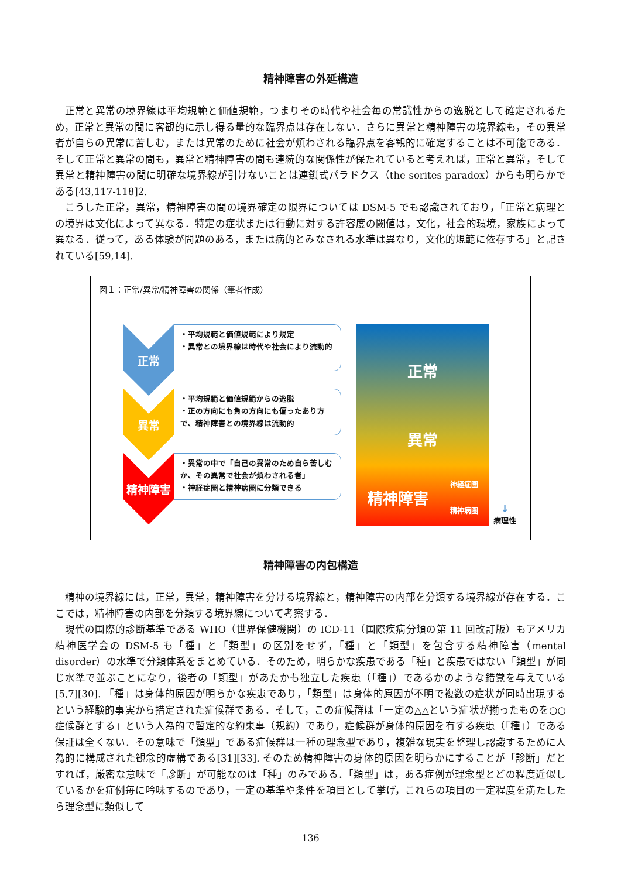精神障害の外延構造
正常と異常の境界線は平均規範と価値規範，つまりその時代や社会毎の常識性からの逸脱として確定されるため，正常と異常の間に客観的に示し得る量的な臨界点は存在しない．さらに異常と精神障害の境界線も，その異常者が自らの異常に苦しむ，または異常のために社会が煩わされる臨界点を客観的に確定することは不可能である．そして正常と異常の間も，異常と精神障害の間も連続的な関係性が保たれていると考えれば，正常と異常，そして異常と精神障害の間に明確な境界線が引けないことは連鎖式パラドクス（the sorites paradox）からも明らかである[43,117-118]2.
こうした正常，異常，精神障害の間の境界確定の限界については DSM-5 でも認識されており，「正常と病理との境界は文化によって異なる．特定の症状または行動に対する許容度の閾値は，文化，社会的環境，家族によって異なる．従って，ある体験が問題のある，または病的とみなされる水準は異なり，文化的規範に依存する」と記されている[59,14].
図１：正常/異常/精神障害の関係（筆者作成）
正常
・平均規範と価値規範により規定
・異常との境界線は時代や社会により流動的
異常
・平均規範と価値規範からの逸脱
・正の方向にも負の方向にも偏ったあり方で、精神障害との境界線は流動的
精神障害
・異常の中で「自己の異常のため自ら苦しむか、その異常で社会が煩わされる者」
・神経症圏と精神病圏に分類できる
正常
異常
精神障害 神経症圏
精神病圏
↓
病理性
精神障害の内包構造
精神の境界線には，正常，異常，精神障害を分ける境界線と，精神障害の内部を分類する境界線が存在する．ここでは，精神障害の内部を分類する境界線について考察する．
現代の国際的診断基準である WHO（世界保健機関）の ICD-11（国際疾病分類の第 11 回改訂版）もアメリカ精神医学会の DSM-5 も「種」と「類型」の区別をせず，「種」と「類型」を包含する精神障害（mental disorder）の水準で分類体系をまとめている．そのため，明らかな疾患である「種」と疾患ではない「類型」が同じ水準で並ぶことになり，後者の「類型」があたかも独立した疾患（「種」）であるかのような錯覚を与えている[5,7][30]. 「種」は身体的原因が明らかな疾患であり，「類型」は身体的原因が不明で複数の症状が同時出現するという経験的事実から措定された症候群である．そして，この症候群は「一定の△△という症状が揃ったものを○○症候群とする」という人為的で暫定的な約束事（規約）であり，症候群が身体的原因を有する疾患（「種」）である保証は全くない．その意味で「類型」である症候群は一種の理念型であり，複雑な現実を整理し認識するために人為的に構成された観念的虚構である[31][33]. そのため精神障害の身体的原因を明らかにすることが「診断」だとすれば，厳密な意味で「診断」が可能なのは「種」のみである．「類型」は，ある症例が理念型とどの程度近似しているかを症例毎に吟味するのであり，一定の基準や条件を項目として挙げ，これらの項目の一定程度を満たしたら理念型に類似して
136